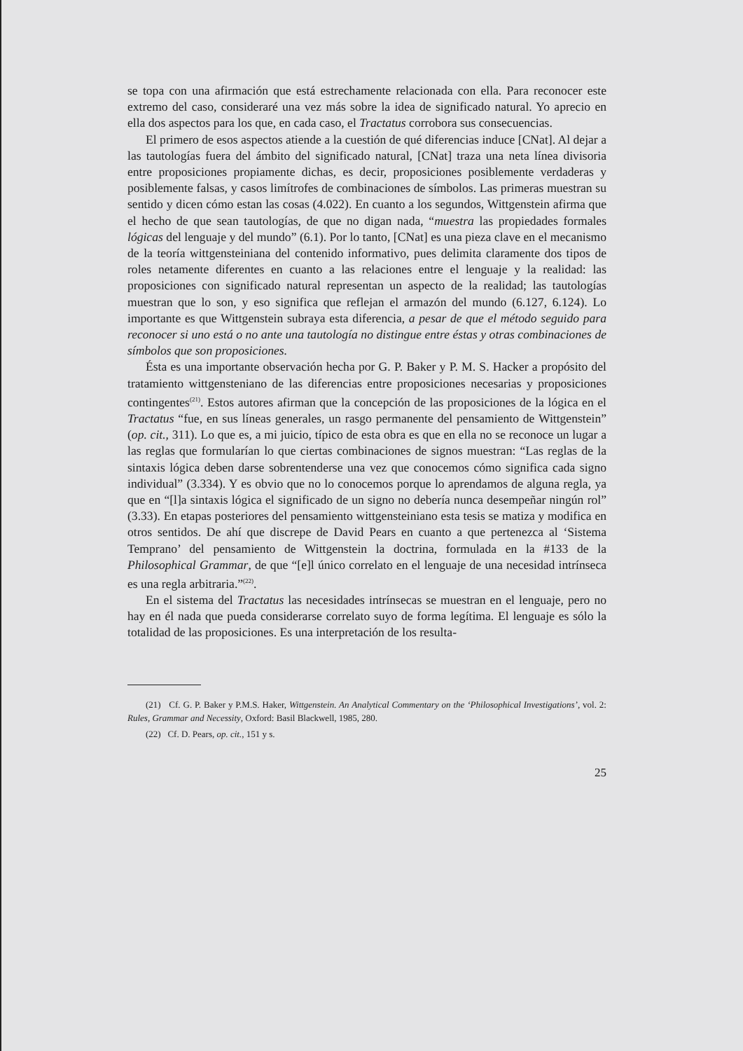se topa con una afirmación que está estrechamente relacionada con ella. Para reconocer este extremo del caso, consideraré una vez más sobre la idea de significado natural. Yo aprecio en ella dos aspectos para los que, en cada caso, el Tractatus corrobora sus consecuencias.
El primero de esos aspectos atiende a la cuestión de qué diferencias induce [CNat]. Al dejar a las tautologías fuera del ámbito del significado natural, [CNat] traza una neta línea divisoria entre proposiciones propiamente dichas, es decir, proposiciones posiblemente verdaderas y posiblemente falsas, y casos limítrofes de combinaciones de símbolos. Las primeras muestran su sentido y dicen cómo estan las cosas (4.022). En cuanto a los segundos, Wittgenstein afirma que el hecho de que sean tautologías, de que no digan nada, “muestra las propiedades formales lógicas del lenguaje y del mundo” (6.1). Por lo tanto, [CNat] es una pieza clave en el mecanismo de la teoría wittgensteiniana del contenido informativo, pues delimita claramente dos tipos de roles netamente diferentes en cuanto a las relaciones entre el lenguaje y la realidad: las proposiciones con significado natural representan un aspecto de la realidad; las tautologías muestran que lo son, y eso significa que reflejan el armazón del mundo (6.127, 6.124). Lo importante es que Wittgenstein subraya esta diferencia, a pesar de que el método seguido para reconocer si uno está o no ante una tautología no distingue entre éstas y otras combinaciones de símbolos que son proposiciones.
Ésta es una importante observación hecha por G. P. Baker y P. M. S. Hacker a propósito del tratamiento wittgensteniano de las diferencias entre proposiciones necesarias y proposiciones contingentes<sup>(21)</sup>. Estos autores afirman que la concepción de las proposiciones de la lógica en el Tractatus “fue, en sus líneas generales, un rasgo permanente del pensamiento de Wittgenstein” (op. cit., 311). Lo que es, a mi juicio, típico de esta obra es que en ella no se reconoce un lugar a las reglas que formularían lo que ciertas combinaciones de signos muestran: “Las reglas de la sintaxis lógica deben darse sobrentenderse una vez que conocemos cómo significa cada signo individual” (3.334). Y es obvio que no lo conocemos porque lo aprendamos de alguna regla, ya que en “[l]a sintaxis lógica el significado de un signo no debería nunca desempeñar ningún rol” (3.33). En etapas posteriores del pensamiento wittgensteiniano esta tesis se matiza y modifica en otros sentidos. De ahí que discrepe de David Pears en cuanto a que pertenezca al ‘Sistema Temprano’ del pensamiento de Wittgenstein la doctrina, formulada en la #133 de la Philosophical Grammar, de que “[e]l único correlato en el lenguaje de una necesidad intrínseca es una regla arbitraria.”<sup>(22)</sup>.
En el sistema del Tractatus las necesidades intrínsecas se muestran en el lenguaje, pero no hay en él nada que pueda considerarse correlato suyo de forma legítima. El lenguaje es sólo la totalidad de las proposiciones. Es una interpretación de los resulta-
(21) Cf. G. P. Baker y P.M.S. Haker, Wittgenstein. An Analytical Commentary on the ‘Philosophical Investigations’, vol. 2: Rules, Grammar and Necessity, Oxford: Basil Blackwell, 1985, 280.
(22) Cf. D. Pears, op. cit., 151 y s.
25